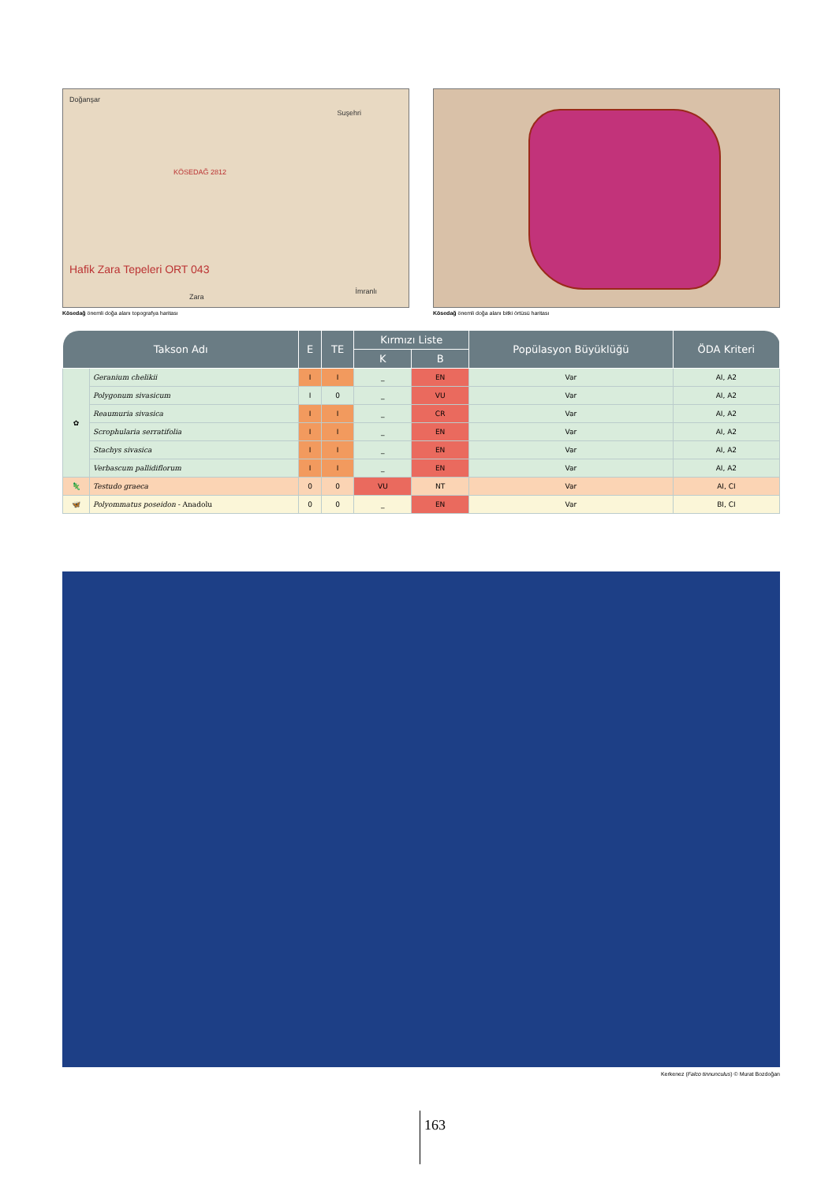Doğanşar
KÖSEDAĞ 2812
Hafik Zara Tepeleri ORT 043
Suşehri
Zara
İmranlı
Kösedağ önemli doğa alanı topografya haritası
Kösedağ önemli doğa alanı bitki örtüsü haritası
| Takson Adı | | E | TE | Kırmızı Liste | | Popülasyon Büyüklüğü | ÖDA Kriteri |
| --- | --- | --- | --- | --- | --- | --- | --- |
| | | | | K | B | | |
| ✿ | Geranium chelikii | I | I | _ | EN | Var | AI, A2 |
| | Polygonum sivasicum | I | 0 | _ | VU | Var | AI, A2 |
| | Reaumuria sivasica | I | I | _ | CR | Var | AI, A2 |
| | Scrophularia serratifolia | I | I | _ | EN | Var | AI, A2 |
| | Stachys sivasica | I | I | _ | EN | Var | AI, A2 |
| | Verbascum pallidiflorum | I | I | _ | EN | Var | AI, A2 |
| 🦎 | Testudo graeca | 0 | 0 | VU | NT | Var | AI, CI |
| 🦋 | Polyommatus poseidon - Anadolu | 0 | 0 | _ | EN | Var | BI, CI |
Kerkenez (Falco tinnunculus) © Murat Bozdoğan
163